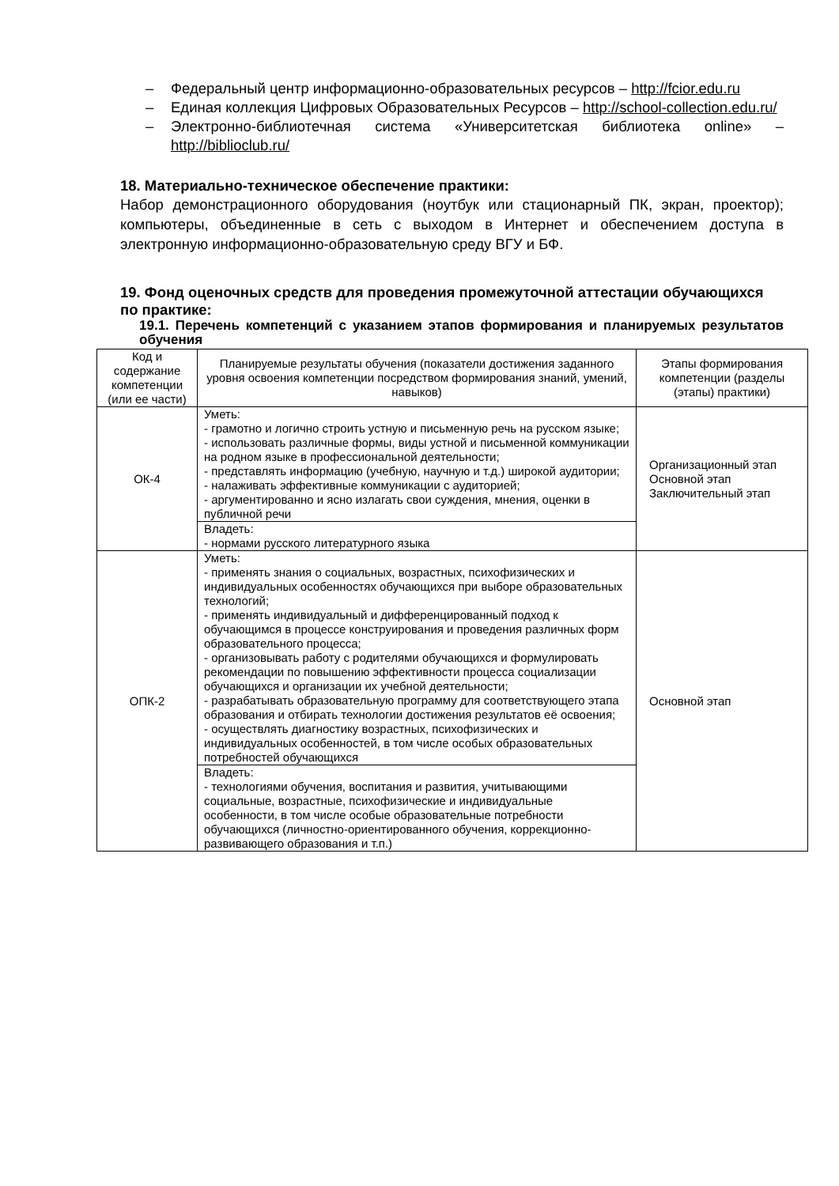– Федеральный центр информационно-образовательных ресурсов – http://fcior.edu.ru
– Единая коллекция Цифровых Образовательных Ресурсов – http://school-collection.edu.ru/
– Электронно-библиотечная система «Университетская библиотека online» – http://biblioclub.ru/
18. Материально-техническое обеспечение практики:
Набор демонстрационного оборудования (ноутбук или стационарный ПК, экран, проектор); компьютеры, объединенные в сеть с выходом в Интернет и обеспечением доступа в электронную информационно-образовательную среду ВГУ и БФ.
19. Фонд оценочных средств для проведения промежуточной аттестации обучающихся по практике:
19.1. Перечень компетенций с указанием этапов формирования и планируемых результатов обучения
| Код и содержание компетенции (или ее части) | Планируемые результаты обучения (показатели достижения заданного уровня освоения компетенции посредством формирования знаний, умений, навыков) | Этапы формирования компетенции (разделы (этапы) практики) |
| --- | --- | --- |
| ОК-4 | Уметь: - грамотно и логично строить устную и письменную речь на русском языке; - использовать различные формы, виды устной и письменной коммуникации на родном языке в профессиональной деятельности; - представлять информацию (учебную, научную и т.д.) широкой аудитории; - налаживать эффективные коммуникации с аудиторией; - аргументированно и ясно излагать свои суждения, мнения, оценки в публичной речи | Организационный этап Основной этап Заключительный этап |
| | Владеть: - нормами русского литературного языка | |
| ОПК-2 | Уметь: - применять знания о социальных, возрастных, психофизических и индивидуальных особенностях обучающихся при выборе образовательных технологий; - применять индивидуальный и дифференцированный подход к обучающимся в процессе конструирования и проведения различных форм образовательного процесса; - организовывать работу с родителями обучающихся и формулировать рекомендации по повышению эффективности процесса социализации обучающихся и организации их учебной деятельности; - разрабатывать образовательную программу для соответствующего этапа образования и отбирать технологии достижения результатов её освоения; - осуществлять диагностику возрастных, психофизических и индивидуальных особенностей, в том числе особых образовательных потребностей обучающихся | Основной этап |
| | Владеть: - технологиями обучения, воспитания и развития, учитывающими социальные, возрастные, психофизические и индивидуальные особенности, в том числе особые образовательные потребности обучающихся (личностно-ориентированного обучения, коррекционно-развивающего образования и т.п.) | |